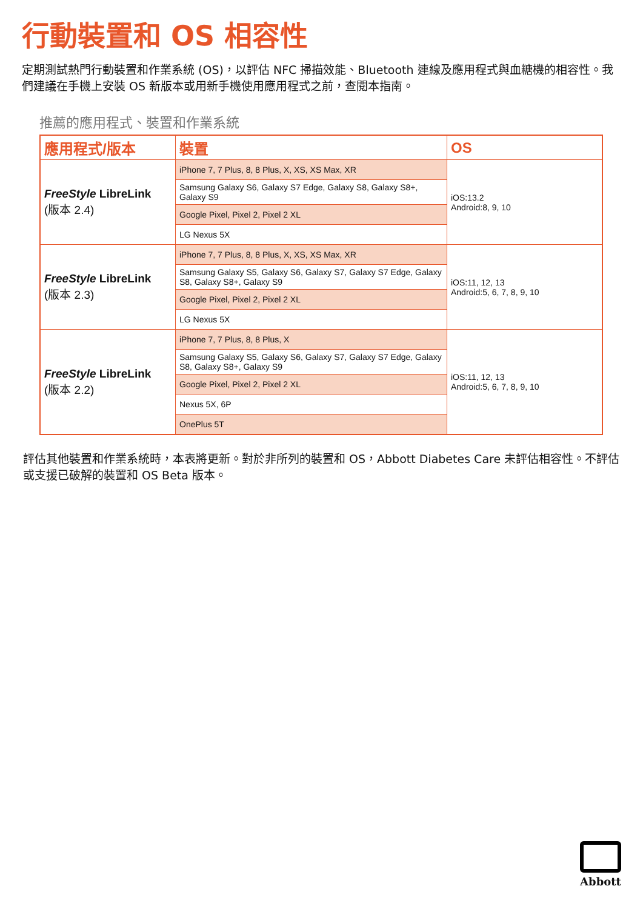行動裝置和 OS 相容性
定期測試熱門行動裝置和作業系統 (OS)，以評估 NFC 掃描效能、Bluetooth 連線及應用程式與血糖機的相容性。我們建議在手機上安裝 OS 新版本或用新手機使用應用程式之前，查閱本指南。
推薦的應用程式、裝置和作業系統
| 應用程式/版本 | 裝置 | OS |
| --- | --- | --- |
| FreeStyle LibreLink (版本 2.4) | iPhone 7, 7 Plus, 8, 8 Plus, X, XS, XS Max, XR | iOS:13.2 Android:8, 9, 10 |
| | Samsung Galaxy S6, Galaxy S7 Edge, Galaxy S8, Galaxy S8+, Galaxy S9 | |
| | Google Pixel, Pixel 2, Pixel 2 XL | |
| | LG Nexus 5X | |
| FreeStyle LibreLink (版本 2.3) | iPhone 7, 7 Plus, 8, 8 Plus, X, XS, XS Max, XR | iOS:11, 12, 13 Android:5, 6, 7, 8, 9, 10 |
| | Samsung Galaxy S5, Galaxy S6, Galaxy S7, Galaxy S7 Edge, Galaxy S8, Galaxy S8+, Galaxy S9 | |
| | Google Pixel, Pixel 2, Pixel 2 XL | |
| | LG Nexus 5X | |
| FreeStyle LibreLink (版本 2.2) | iPhone 7, 7 Plus, 8, 8 Plus, X | iOS:11, 12, 13 Android:5, 6, 7, 8, 9, 10 |
| | Samsung Galaxy S5, Galaxy S6, Galaxy S7, Galaxy S7 Edge, Galaxy S8, Galaxy S8+, Galaxy S9 | |
| | Google Pixel, Pixel 2, Pixel 2 XL | |
| | Nexus 5X, 6P | |
| | OnePlus 5T | |
評估其他裝置和作業系統時，本表將更新。對於非所列的裝置和 OS，Abbott Diabetes Care 未評估相容性。不評估或支援已破解的裝置和 OS Beta 版本。
Abbott